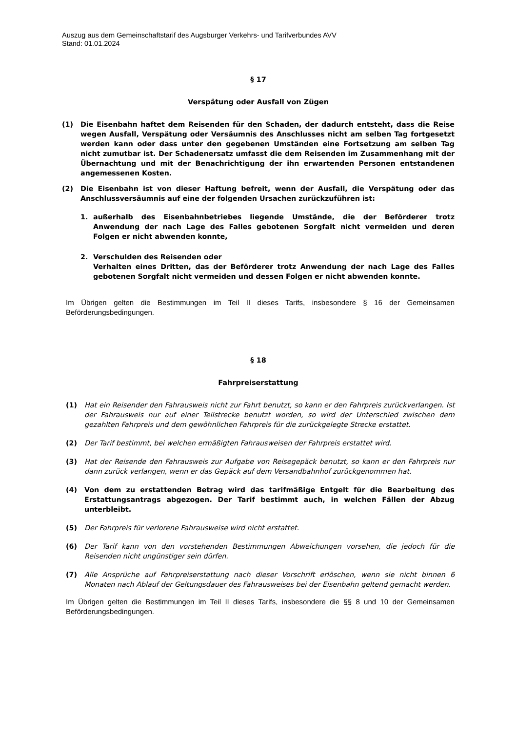Auszug aus dem Gemeinschaftstarif des Augsburger Verkehrs- und Tarifverbundes AVV
Stand: 01.01.2024
§ 17
Verspätung oder Ausfall von Zügen
(1) Die Eisenbahn haftet dem Reisenden für den Schaden, der dadurch entsteht, dass die Reise wegen Ausfall, Verspätung oder Versäumnis des Anschlusses nicht am selben Tag fortgesetzt werden kann oder dass unter den gegebenen Umständen eine Fortsetzung am selben Tag nicht zumutbar ist. Der Schadenersatz umfasst die dem Reisenden im Zusammenhang mit der Übernachtung und mit der Benachrichtigung der ihn erwartenden Personen entstandenen angemessenen Kosten.
(2) Die Eisenbahn ist von dieser Haftung befreit, wenn der Ausfall, die Verspätung oder das Anschlussversäumnis auf eine der folgenden Ursachen zurückzuführen ist:
1. außerhalb des Eisenbahnbetriebes liegende Umstände, die der Beförderer trotz Anwendung der nach Lage des Falles gebotenen Sorgfalt nicht vermeiden und deren Folgen er nicht abwenden konnte,
2. Verschulden des Reisenden oder
Verhalten eines Dritten, das der Beförderer trotz Anwendung der nach Lage des Falles gebotenen Sorgfalt nicht vermeiden und dessen Folgen er nicht abwenden konnte.
Im Übrigen gelten die Bestimmungen im Teil II dieses Tarifs, insbesondere § 16 der Gemeinsamen Beförderungsbedingungen.
§ 18
Fahrpreiserstattung
(1) Hat ein Reisender den Fahrausweis nicht zur Fahrt benutzt, so kann er den Fahrpreis zurückverlangen. Ist der Fahrausweis nur auf einer Teilstrecke benutzt worden, so wird der Unterschied zwischen dem gezahlten Fahrpreis und dem gewöhnlichen Fahrpreis für die zurückgelegte Strecke erstattet.
(2) Der Tarif bestimmt, bei welchen ermäßigten Fahrausweisen der Fahrpreis erstattet wird.
(3) Hat der Reisende den Fahrausweis zur Aufgabe von Reisegepäck benutzt, so kann er den Fahrpreis nur dann zurück verlangen, wenn er das Gepäck auf dem Versandbahnhof zurückgenommen hat.
(4) Von dem zu erstattenden Betrag wird das tarifmäßige Entgelt für die Bearbeitung des Erstattungsantrags abgezogen. Der Tarif bestimmt auch, in welchen Fällen der Abzug unterbleibt.
(5) Der Fahrpreis für verlorene Fahrausweise wird nicht erstattet.
(6) Der Tarif kann von den vorstehenden Bestimmungen Abweichungen vorsehen, die jedoch für die Reisenden nicht ungünstiger sein dürfen.
(7) Alle Ansprüche auf Fahrpreiserstattung nach dieser Vorschrift erlöschen, wenn sie nicht binnen 6 Monaten nach Ablauf der Geltungsdauer des Fahrausweises bei der Eisenbahn geltend gemacht werden.
Im Übrigen gelten die Bestimmungen im Teil II dieses Tarifs, insbesondere die §§ 8 und 10 der Gemeinsamen Beförderungsbedingungen.